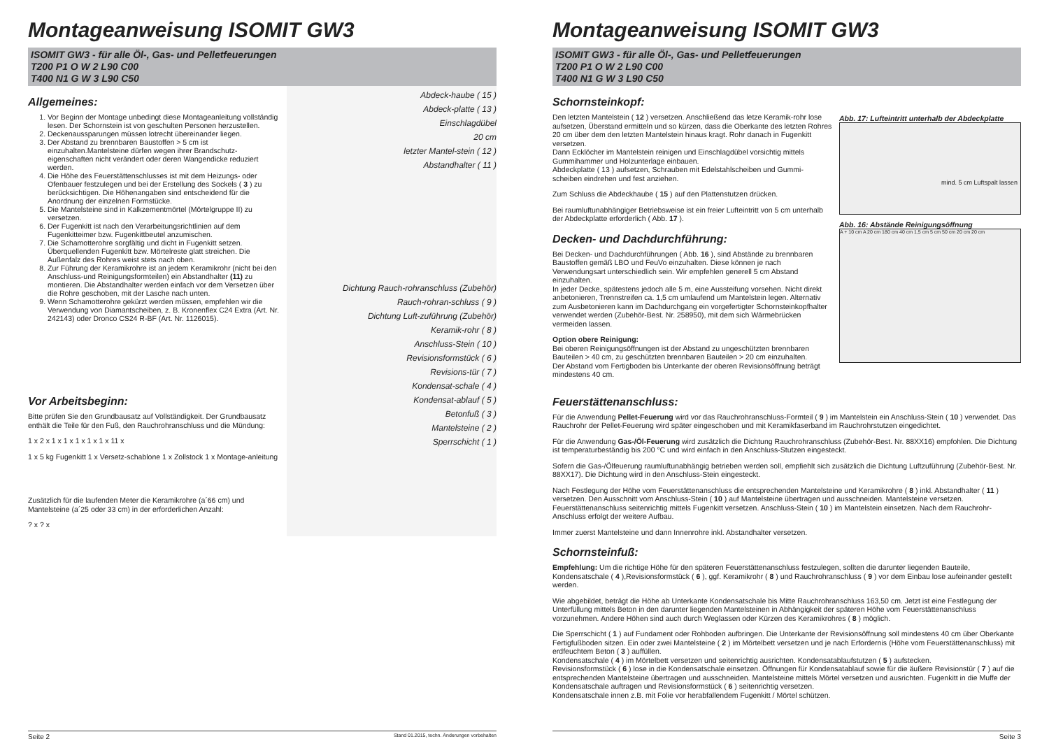Montageanweisung ISOMIT GW3
ISOMIT GW3 - für alle Öl-, Gas- und Pelletfeuerungen
T200 P1 O W 2 L90 C00
T400 N1 G W 3 L90 C50
Allgemeines:
1. Vor Beginn der Montage unbedingt diese Montageanleitung vollständig lesen. Der Schornstein ist von geschulten Personen herzustellen.
2. Deckenaussparungen müssen lotrecht übereinander liegen.
3. Der Abstand zu brennbaren Baustoffen > 5 cm ist einzuhalten.Mantelsteine dürfen wegen ihrer Brandschutz-eigenschaften nicht verändert oder deren Wangendicke reduziert werden.
4. Die Höhe des Feuerstättenschlusses ist mit dem Heizungs- oder Ofenbauer festzulegen und bei der Erstellung des Sockels ( 3 ) zu berücksichtigen. Die Höhenangaben sind entscheidend für die Anordnung der einzelnen Formstücke.
5. Die Mantelsteine sind in Kalkzementmörtel (Mörtelgruppe II) zu versetzen.
6. Der Fugenkitt ist nach den Verarbeitungsrichtlinien auf dem Fugenkitteimer bzw. Fugenkittbeutel anzumischen.
7. Die Schamotterohre sorgfältig und dicht in Fugenkitt setzen. Überquellenden Fugenkitt bzw. Mörtelreste glatt streichen. Die Außenfalz des Rohres weist stets nach oben.
8. Zur Führung der Keramikrohre ist an jedem Keramikrohr (nicht bei den Anschluss-und Reinigungsformteilen) ein Abstandhalter (11) zu montieren. Die Abstandhalter werden einfach vor dem Versetzen über die Rohre geschoben, mit der Lasche nach unten.
9. Wenn Schamotterohre gekürzt werden müssen, empfehlen wir die Verwendung von Diamantscheiben, z. B. Kronenflex C24 Extra (Art. Nr. 242143) oder Dronco CS24 R-BF (Art. Nr. 1126015).
Vor Arbeitsbeginn:
Bitte prüfen Sie den Grundbausatz auf Vollständigkeit. Der Grundbausatz enthält die Teile für den Fuß, den Rauchrohranschluss und die Mündung:
1 x 2 x 1 x 1 x 1 x 1 x 1 x 11 x
1 x 5 kg Fugenkitt 1 x Versetz-schablone 1 x Zollstock 1 x Montage-anleitung
Zusätzlich für die laufenden Meter die Keramikrohre (a´66 cm) und Mantelsteine (a´25 oder 33 cm) in der erforderlichen Anzahl:
? x ? x
Abdeck-haube ( 15 )
Abdeck-platte ( 13 )
Einschlagdübel
20 cm
letzter Mantel-stein ( 12 )
Abstandhalter ( 11 )
Dichtung Rauch-rohranschluss (Zubehör)
Rauch-rohran-schluss ( 9 )
Dichtung Luft-zuführung (Zubehör)
Keramik-rohr ( 8 )
Anschluss-Stein ( 10 )
Revisionsformstück ( 6 )
Revisions-tür ( 7 )
Kondensat-schale ( 4 )
Kondensat-ablauf ( 5 )
Betonfuß ( 3 )
Mantelsteine ( 2 )
Sperrschicht ( 1 )
Seite 2 Stand 01.2015, techn. Änderungen vorbehalten
Montageanweisung ISOMIT GW3
ISOMIT GW3 - für alle Öl-, Gas- und Pelletfeuerungen
T200 P1 O W 2 L90 C00
T400 N1 G W 3 L90 C50
Schornsteinkopf:
Den letzten Mantelstein ( 12 ) versetzen. Anschließend das letze Keramik-rohr lose aufsetzen, Überstand ermitteln und so kürzen, dass die Oberkante des letzten Rohres 20 cm über dem den letzten Mantelstein hinaus kragt. Rohr danach in Fugenkitt versetzen.
Dann Ecklöcher im Mantelstein reinigen und Einschlagdübel vorsichtig mittels Gummihammer und Holzunterlage einbauen.
Abdeckplatte ( 13 ) aufsetzen, Schrauben mit Edelstahlscheiben und Gummi-scheiben eindrehen und fest anziehen.
Zum Schluss die Abdeckhaube ( 15 ) auf den Plattenstutzen drücken.
Bei raumluftunabhängiger Betriebsweise ist ein freier Lufteintritt von 5 cm unterhalb der Abdeckplatte erforderlich ( Abb. 17 ).
Decken- und Dachdurchführung:
Bei Decken- und Dachdurchführungen ( Abb. 16 ), sind Abstände zu brennbaren Baustoffen gemäß LBO und FeuVo einzuhalten. Diese können je nach Verwendungsart unterschiedlich sein. Wir empfehlen generell 5 cm Abstand einzuhalten.
In jeder Decke, spätestens jedoch alle 5 m, eine Aussteifung vorsehen. Nicht direkt anbetonieren, Trennstreifen ca. 1,5 cm umlaufend um Mantelstein legen. Alternativ zum Ausbetonieren kann im Dachdurchgang ein vorgefertigter Schornsteinkopfhalter verwendet werden (Zubehör-Best. Nr. 258950), mit dem sich Wärmebrücken vermeiden lassen.
Option obere Reinigung:
Bei oberen Reinigungsöffnungen ist der Abstand zu ungeschützten brennbaren Bauteilen > 40 cm, zu geschützten brennbaren Bauteilen > 20 cm einzuhalten.
Der Abstand vom Fertigboden bis Unterkante der oberen Revisionsöffnung beträgt mindestens 40 cm.
Abb. 17: Lufteintritt unterhalb der Abdeckplatte
mind. 5 cm Luftspalt lassen
Abb. 16: Abstände Reinigungsöffnung
A + 10 cm A 20 cm 180 cm 40 cm 1,5 cm 5 cm 50 cm 20 cm 20 cm
Feuerstättenanschluss:
Für die Anwendung Pellet-Feuerung wird vor das Rauchrohranschluss-Formteil ( 9 ) im Mantelstein ein Anschluss-Stein ( 10 ) verwendet. Das Rauchrohr der Pellet-Feuerung wird später eingeschoben und mit Keramikfaserband im Rauchrohrstutzen eingedichtet.
Für die Anwendung Gas-/Öl-Feuerung wird zusätzlich die Dichtung Rauchrohranschluss (Zubehör-Best. Nr. 88XX16) empfohlen. Die Dichtung ist temperaturbeständig bis 200 °C und wird einfach in den Anschluss-Stutzen eingesteckt.
Sofern die Gas-/Ölfeuerung raumluftunabhängig betrieben werden soll, empfiehlt sich zusätzlich die Dichtung Luftzuführung (Zubehör-Best. Nr. 88XX17). Die Dichtung wird in den Anschluss-Stein eingesteckt.
Nach Festlegung der Höhe vom Feuerstättenanschluss die entsprechenden Mantelsteine und Keramikrohre ( 8 ) inkl. Abstandhalter ( 11 ) versetzen. Den Ausschnitt vom Anschluss-Stein ( 10 ) auf Mantelsteine übertragen und ausschneiden. Mantelsteine versetzen. Feuerstättenanschluss seitenrichtig mittels Fugenkitt versetzen. Anschluss-Stein ( 10 ) im Mantelstein einsetzen. Nach dem Rauchrohr-Anschluss erfolgt der weitere Aufbau.
Immer zuerst Mantelsteine und dann Innenrohre inkl. Abstandhalter versetzen.
Schornsteinfuß:
Empfehlung: Um die richtige Höhe für den späteren Feuerstättenanschluss festzulegen, sollten die darunter liegenden Bauteile, Kondensatschale ( 4 ),Revisionsformstück ( 6 ), ggf. Keramikrohr ( 8 ) und Rauchrohranschluss ( 9 ) vor dem Einbau lose aufeinander gestellt werden.
Wie abgebildet, beträgt die Höhe ab Unterkante Kondensatschale bis Mitte Rauchrohranschluss 163,50 cm. Jetzt ist eine Festlegung der Unterfüllung mittels Beton in den darunter liegenden Mantelsteinen in Abhängigkeit der späteren Höhe vom Feuerstättenanschluss vorzunehmen. Andere Höhen sind auch durch Weglassen oder Kürzen des Keramikrohres ( 8 ) möglich.
Die Sperrschicht ( 1 ) auf Fundament oder Rohboden aufbringen. Die Unterkante der Revisionsöffnung soll mindestens 40 cm über Oberkante Fertigfußboden sitzen. Ein oder zwei Mantelsteine ( 2 ) im Mörtelbett versetzen und je nach Erfordernis (Höhe vom Feuerstättenanschluss) mit erdfeuchtem Beton ( 3 ) auffüllen.
Kondensatschale ( 4 ) im Mörtelbett versetzen und seitenrichtig ausrichten. Kondensatablaufstutzen ( 5 ) aufstecken.
Revisionsformstück ( 6 ) lose in die Kondensatschale einsetzen. Öffnungen für Kondensatablauf sowie für die äußere Revisionstür ( 7 ) auf die entsprechenden Mantelsteine übertragen und ausschneiden. Mantelsteine mittels Mörtel versetzen und ausrichten. Fugenkitt in die Muffe der Kondensatschale auftragen und Revisionsformstück ( 6 ) seitenrichtig versetzen.
Kondensatschale innen z.B. mit Folie vor herabfallendem Fugenkitt / Mörtel schützen.
Seite 3